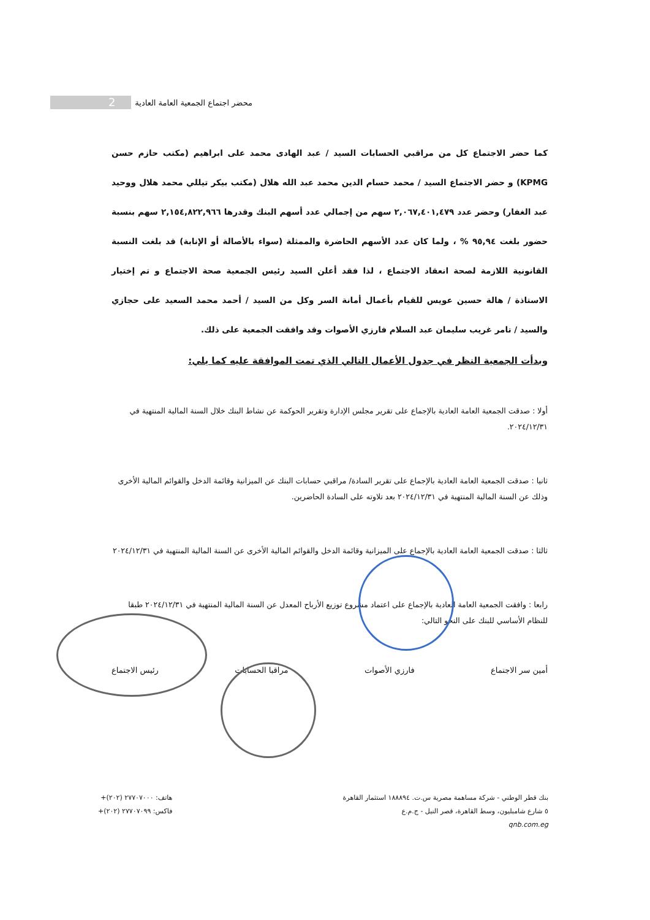محضر اجتماع الجمعية العامة العادية 2
كما حضر الاجتماع كل من مراقبي الحسابات السيد / عبد الهادى محمد على ابراهيم (مكتب حازم حسن KPMG) و حضر الاجتماع السيد / محمد حسام الدين محمد عبد الله هلال (مكتب بيكر تيللي محمد هلال ووحيد عبد الغفار) وحضر عدد ٢,٠٦٧,٤٠١,٤٧٩ سهم من إجمالي عدد أسهم البنك وقدرها ٢,١٥٤,٨٢٢,٩٦٦ سهم بنسبة حضور بلغت ٩٥,٩٤ % ، ولما كان عدد الأسهم الحاضرة والممثلة (سواء بالأصالة أو الإنابة) قد بلغت النسبة القانونية اللازمة لصحة انعقاد الاجتماع ، لذا فقد أعلن السيد رئيس الجمعية صحة الاجتماع و تم إختيار الاستاذة / هالة حسين عويس للقيام بأعمال أمانة السر وكل من السيد / أحمد محمد السعيد على حجازي والسيد / تامر غريب سليمان عبد السلام فارزي الأصوات وقد وافقت الجمعية على ذلك.
وبدأت الجمعية النظر في جدول الأعمال التالي الذي تمت الموافقة عليه كما يلي:
أولا : صدقت الجمعية العامة العادية بالإجماع على تقرير مجلس الإدارة وتقرير الحوكمة عن نشاط البنك خلال السنة المالية المنتهية في ٢٠٢٤/١٢/٣١.
ثانيا : صدقت الجمعية العامة العادية بالإجماع على تقرير السادة/ مراقبي حسابات البنك عن الميزانية وقائمة الدخل والقوائم المالية الأخرى وذلك عن السنة المالية المنتهية في ٢٠٢٤/١٢/٣١ بعد تلاوته على السادة الحاضرين.
ثالثا : صدقت الجمعية العامة العادية بالإجماع على الميزانية وقائمة الدخل والقوائم المالية الأخرى عن السنة المالية المنتهية في ٢٠٢٤/١٢/٣١
رابعا : وافقت الجمعية العامة العادية بالإجماع على اعتماد مشروع توزيع الأرباح المعدل عن السنة المالية المنتهية في ٢٠٢٤/١٢/٣١ طبقا للنظام الأساسي للبنك على النحو التالي:
أمين سر الاجتماع فارزي الأصوات مراقبا الحسابات رئيس الاجتماع
بنك قطر الوطني - شركة مساهمة مصرية س.ت. ١٨٨٨٩٤ استثمار القاهرة
٥ شارع شامبليون، وسط القاهرة، قصر النيل - ج.م.ع
qnb.com.eg
هاتف: ٢٧٧٠٧٠٠٠ (٢٠٢)+
فاكس: ٢٧٧٠٧٠٩٩ (٢٠٢)+